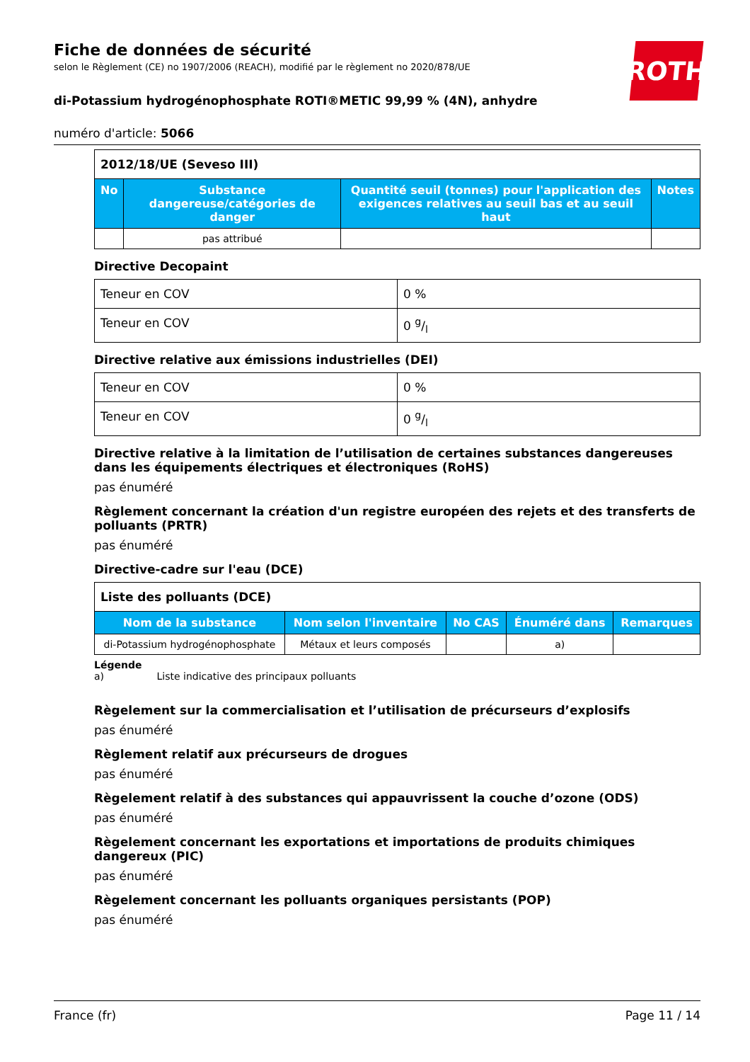ROTH
Fiche de données de sécurité
selon le Règlement (CE) no 1907/2006 (REACH), modifié par le règlement no 2020/878/UE
di-Potassium hydrogénophosphate ROTI®METIC 99,99 % (4N), anhydre
numéro d'article: 5066
| 2012/18/UE (Seveso III) | | | |
| No | Substance dangereuse/catégories de danger | Quantité seuil (tonnes) pour l'application des exigences relatives au seuil bas et au seuil haut | Notes |
| | pas attribué | | |
Directive Decopaint
| Teneur en COV | 0 % |
| Teneur en COV | 0 g/l |
Directive relative aux émissions industrielles (DEI)
| Teneur en COV | 0 % |
| Teneur en COV | 0 g/l |
Directive relative à la limitation de l’utilisation de certaines substances dangereuses dans les équipements électriques et électroniques (RoHS)
pas énuméré
Règlement concernant la création d'un registre européen des rejets et des transferts de polluants (PRTR)
pas énuméré
Directive-cadre sur l'eau (DCE)
| Liste des polluants (DCE) | | | | |
| Nom de la substance | Nom selon l'inventaire | No CAS | Énuméré dans | Remarques |
| di-Potassium hydrogénophosphate | Métaux et leurs composés | | a) | |
Légende
a) Liste indicative des principaux polluants
Règelement sur la commercialisation et l’utilisation de précurseurs d’explosifs
pas énuméré
Règlement relatif aux précurseurs de drogues
pas énuméré
Règelement relatif à des substances qui appauvrissent la couche d’ozone (ODS)
pas énuméré
Règelement concernant les exportations et importations de produits chimiques dangereux (PIC)
pas énuméré
Règelement concernant les polluants organiques persistants (POP)
pas énuméré
France (fr) Page 11 / 14